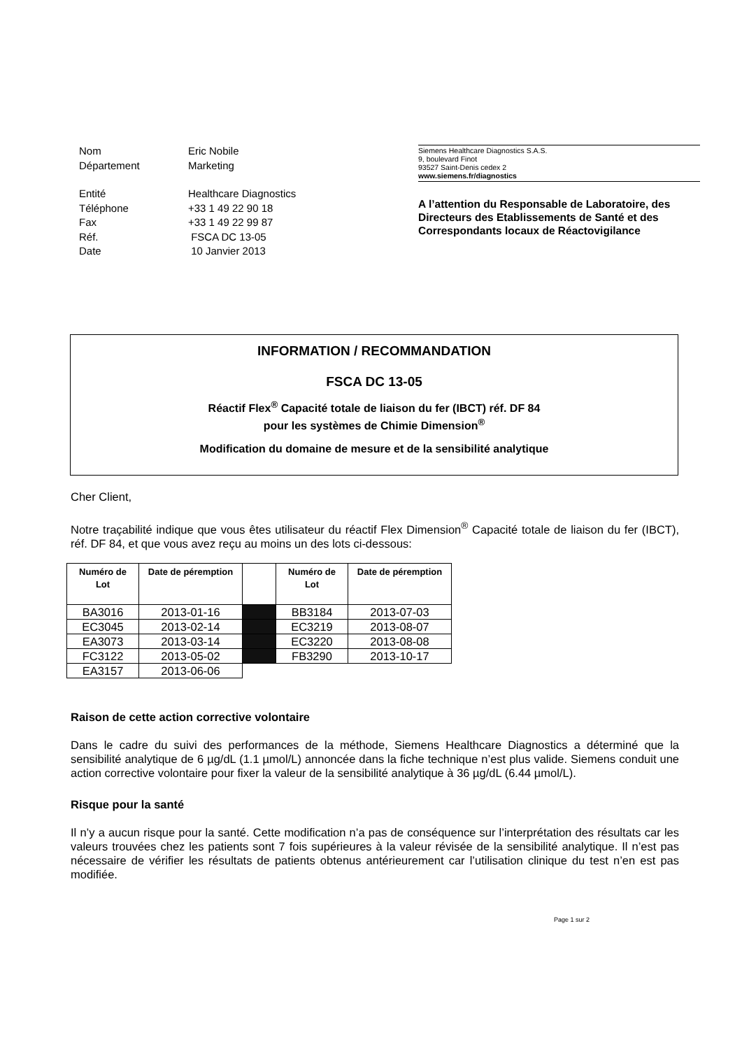| Nom | Eric Nobile |
| Département | Marketing |
| Entité | Healthcare Diagnostics |
| Téléphone | +33 1 49 22 90 18 |
| Fax | +33 1 49 22 99 87 |
| Réf. | FSCA DC 13-05 |
| Date | 10 Janvier 2013 |
Siemens Healthcare Diagnostics S.A.S.
9, boulevard Finot
93527 Saint-Denis cedex 2
www.siemens.fr/diagnostics
A l’attention du Responsable de Laboratoire, des Directeurs des Etablissements de Santé et des Correspondants locaux de Réactovigilance
INFORMATION / RECOMMANDATION
FSCA DC 13-05
Réactif Flex<sup>®</sup> Capacité totale de liaison du fer (IBCT) réf. DF 84
pour les systèmes de Chimie Dimension<sup>®</sup>
Modification du domaine de mesure et de la sensibilité analytique
Cher Client,
Notre traçabilité indique que vous êtes utilisateur du réactif Flex Dimension<sup>®</sup> Capacité totale de liaison du fer (IBCT), réf. DF 84, et que vous avez reçu au moins un des lots ci-dessous:
| Numéro de Lot | Date de péremption | | Numéro de Lot | Date de péremption |
| --- | --- | --- | --- | --- |
| BA3016 | 2013-01-16 | | BB3184 | 2013-07-03 |
| EC3045 | 2013-02-14 | | EC3219 | 2013-08-07 |
| EA3073 | 2013-03-14 | | EC3220 | 2013-08-08 |
| FC3122 | 2013-05-02 | | FB3290 | 2013-10-17 |
| EA3157 | 2013-06-06 | | | |
Raison de cette action corrective volontaire
Dans le cadre du suivi des performances de la méthode, Siemens Healthcare Diagnostics a déterminé que la sensibilité analytique de 6 µg/dL (1.1 µmol/L) annoncée dans la fiche technique n’est plus valide. Siemens conduit une action corrective volontaire pour fixer la valeur de la sensibilité analytique à 36 µg/dL (6.44 µmol/L).
Risque pour la santé
Il n’y a aucun risque pour la santé. Cette modification n’a pas de conséquence sur l’interprétation des résultats car les valeurs trouvées chez les patients sont 7 fois supérieures à la valeur révisée de la sensibilité analytique. Il n’est pas nécessaire de vérifier les résultats de patients obtenus antérieurement car l’utilisation clinique du test n’en est pas modifiée.
Page 1 sur 2